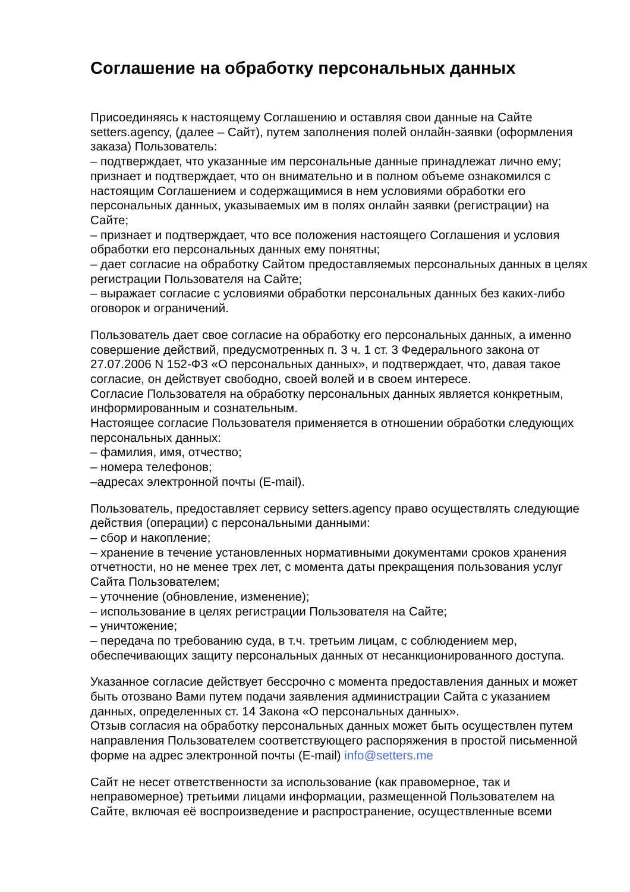Соглашение на обработку персональных данных
Присоединяясь к настоящему Соглашению и оставляя свои данные на Сайте setters.agency, (далее – Сайт), путем заполнения полей онлайн-заявки (оформления заказа) Пользователь:
– подтверждает, что указанные им персональные данные принадлежат лично ему; признает и подтверждает, что он внимательно и в полном объеме ознакомился с настоящим Соглашением и содержащимися в нем условиями обработки его персональных данных, указываемых им в полях онлайн заявки (регистрации) на Сайте;
– признает и подтверждает, что все положения настоящего Соглашения и условия обработки его персональных данных ему понятны;
– дает согласие на обработку Сайтом предоставляемых персональных данных в целях регистрации Пользователя на Сайте;
– выражает согласие с условиями обработки персональных данных без каких-либо оговорок и ограничений.
Пользователь дает свое согласие на обработку его персональных данных, а именно совершение действий, предусмотренных п. 3 ч. 1 ст. 3 Федерального закона от 27.07.2006 N 152-ФЗ «О персональных данных», и подтверждает, что, давая такое согласие, он действует свободно, своей волей и в своем интересе.
Согласие Пользователя на обработку персональных данных является конкретным, информированным и сознательным.
Настоящее согласие Пользователя применяется в отношении обработки следующих персональных данных:
– фамилия, имя, отчество;
– номера телефонов;
–адресах электронной почты (E-mail).
Пользователь, предоставляет сервису setters.agency право осуществлять следующие действия (операции) с персональными данными:
– сбор и накопление;
– хранение в течение установленных нормативными документами сроков хранения отчетности, но не менее трех лет, с момента даты прекращения пользования услуг Сайта Пользователем;
– уточнение (обновление, изменение);
– использование в целях регистрации Пользователя на Сайте;
– уничтожение;
– передача по требованию суда, в т.ч. третьим лицам, с соблюдением мер, обеспечивающих защиту персональных данных от несанкционированного доступа.
Указанное согласие действует бессрочно с момента предоставления данных и может быть отозвано Вами путем подачи заявления администрации Сайта с указанием данных, определенных ст. 14 Закона «О персональных данных».
Отзыв согласия на обработку персональных данных может быть осуществлен путем направления Пользователем соответствующего распоряжения в простой письменной форме на адрес электронной почты (E-mail) info@setters.me
Сайт не несет ответственности за использование (как правомерное, так и неправомерное) третьими лицами информации, размещенной Пользователем на Сайте, включая её воспроизведение и распространение, осуществленные всеми